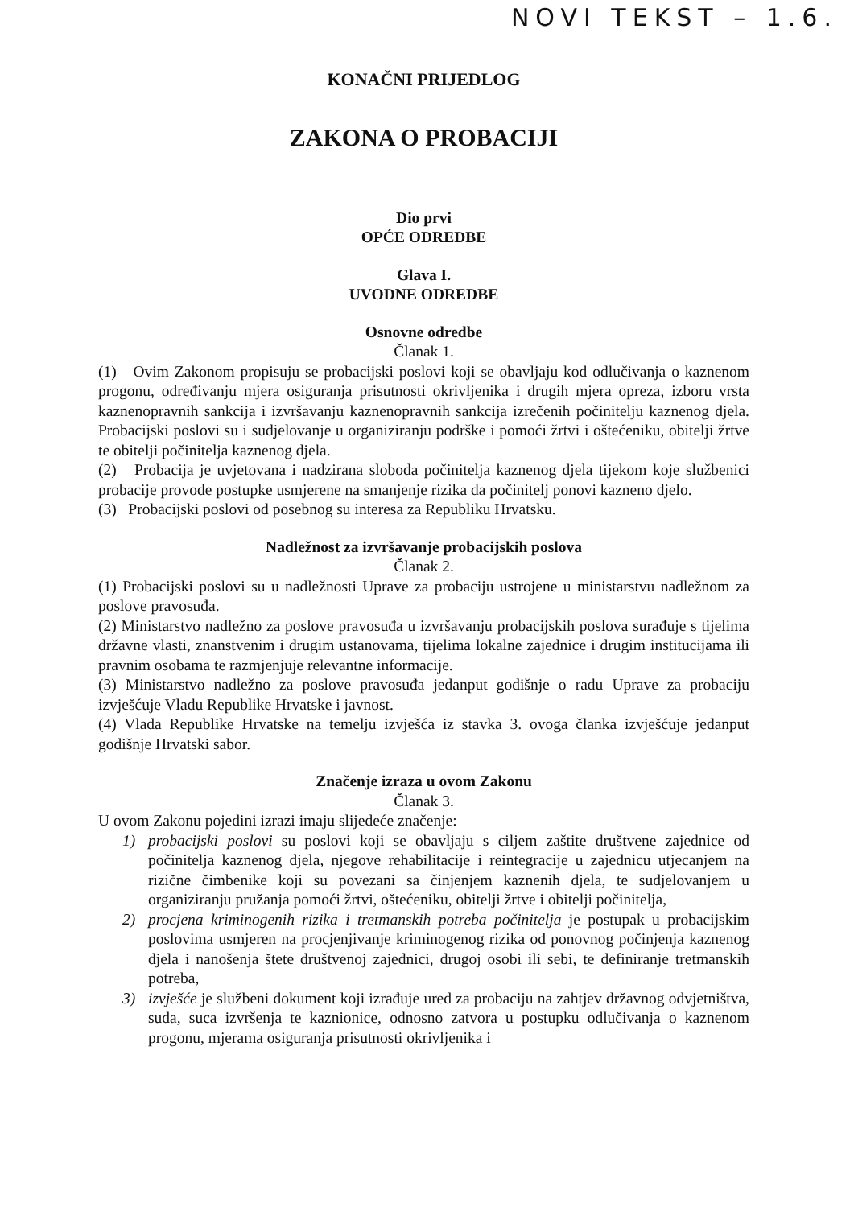NOVI TEKST – 1.6.
KONAČNI PRIJEDLOG
ZAKONA O PROBACIJI
Dio prvi
OPĆE ODREDBE
Glava I.
UVODNE ODREDBE
Osnovne odredbe
Članak 1.
(1) Ovim Zakonom propisuju se probacijski poslovi koji se obavljaju kod odlučivanja o kaznenom progonu, određivanju mjera osiguranja prisutnosti okrivljenika i drugih mjera opreza, izboru vrsta kaznenopravnih sankcija i izvršavanju kaznenopravnih sankcija izrečenih počinitelju kaznenog djela. Probacijski poslovi su i sudjelovanje u organiziranju podrške i pomoći žrtvi i oštećeniku, obitelji žrtve te obitelji počinitelja kaznenog djela.
(2) Probacija je uvjetovana i nadzirana sloboda počinitelja kaznenog djela tijekom koje službenici probacije provode postupke usmjerene na smanjenje rizika da počinitelj ponovi kazneno djelo.
(3) Probacijski poslovi od posebnog su interesa za Republiku Hrvatsku.
Nadležnost za izvršavanje probacijskih poslova
Članak 2.
(1) Probacijski poslovi su u nadležnosti Uprave za probaciju ustrojene u ministarstvu nadležnom za poslove pravosuđa.
(2) Ministarstvo nadležno za poslove pravosuđa u izvršavanju probacijskih poslova surađuje s tijelima državne vlasti, znanstvenim i drugim ustanovama, tijelima lokalne zajednice i drugim institucijama ili pravnim osobama te razmjenjuje relevantne informacije.
(3) Ministarstvo nadležno za poslove pravosuđa jedanput godišnje o radu Uprave za probaciju izvješćuje Vladu Republike Hrvatske i javnost.
(4) Vlada Republike Hrvatske na temelju izvješća iz stavka 3. ovoga članka izvješćuje jedanput godišnje Hrvatski sabor.
Značenje izraza u ovom Zakonu
Članak 3.
U ovom Zakonu pojedini izrazi imaju slijedeće značenje:
1) probacijski poslovi su poslovi koji se obavljaju s ciljem zaštite društvene zajednice od počinitelja kaznenog djela, njegove rehabilitacije i reintegracije u zajednicu utjecanjem na rizične čimbenike koji su povezani sa činjenjem kaznenih djela, te sudjelovanjem u organiziranju pružanja pomoći žrtvi, oštećeniku, obitelji žrtve i obitelji počinitelja,
2) procjena kriminogenih rizika i tretmanskih potreba počinitelja je postupak u probacijskim poslovima usmjeren na procjenjivanje kriminogenog rizika od ponovnog počinjenja kaznenog djela i nanošenja štete društvenoj zajednici, drugoj osobi ili sebi, te definiranje tretmanskih potreba,
3) izvješće je službeni dokument koji izrađuje ured za probaciju na zahtjev državnog odvjetništva, suda, suca izvršenja te kaznionice, odnosno zatvora u postupku odlučivanja o kaznenom progonu, mjerama osiguranja prisutnosti okrivljenika i